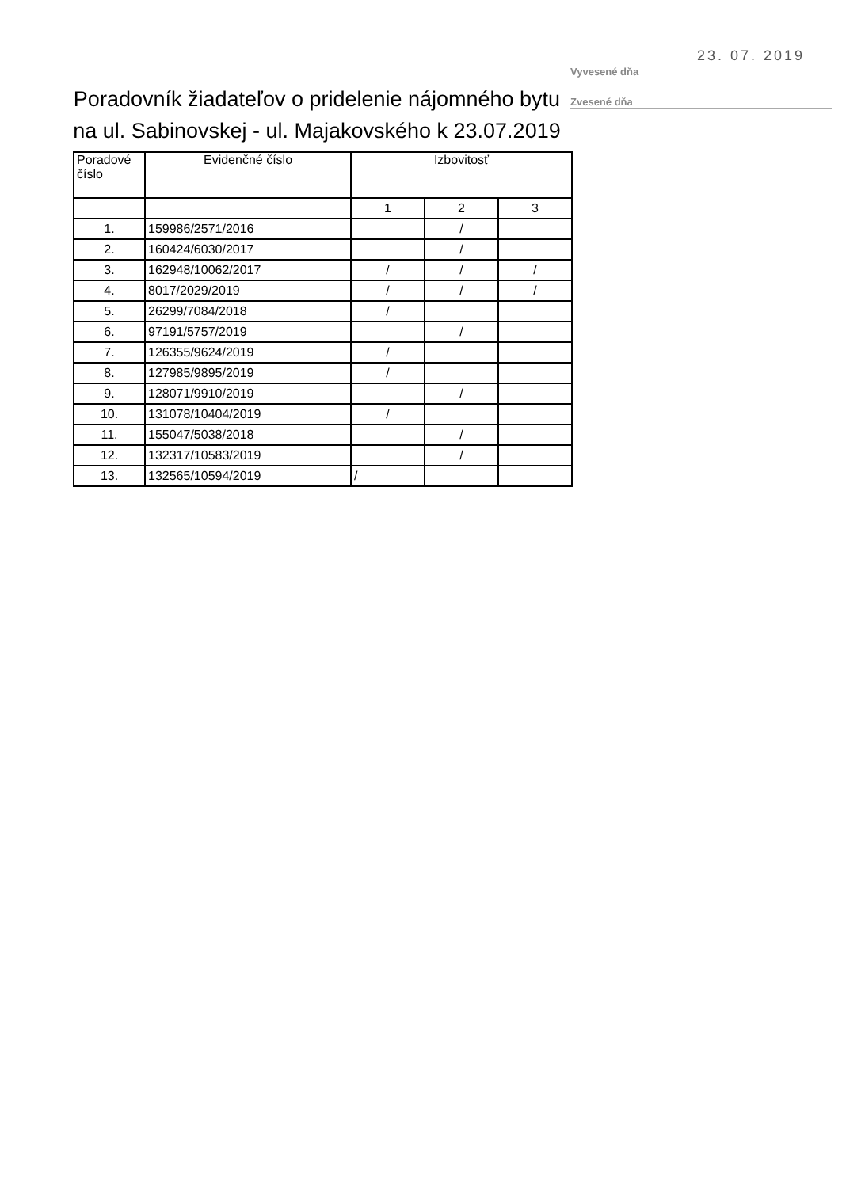Poradovník žiadateľov o pridelenie nájomného bytu na ul. Sabinovskej - ul. Majakovského k 23.07.2019
23. 07. 2019
Vyvesené dňa
Zvesené dňa
| Poradové číslo | Evidenčné číslo | Izbovitosť | | |
| --- | --- | --- | --- | --- |
| | | 1 | 2 | 3 |
| 1. | 159986/2571/2016 | | / | |
| 2. | 160424/6030/2017 | | / | |
| 3. | 162948/10062/2017 | / | / | / |
| 4. | 8017/2029/2019 | / | / | / |
| 5. | 26299/7084/2018 | / | | |
| 6. | 97191/5757/2019 | | / | |
| 7. | 126355/9624/2019 | / | | |
| 8. | 127985/9895/2019 | / | | |
| 9. | 128071/9910/2019 | | / | |
| 10. | 131078/10404/2019 | / | | |
| 11. | 155047/5038/2018 | | / | |
| 12. | 132317/10583/2019 | | / | |
| 13. | 132565/10594/2019 | / | | |